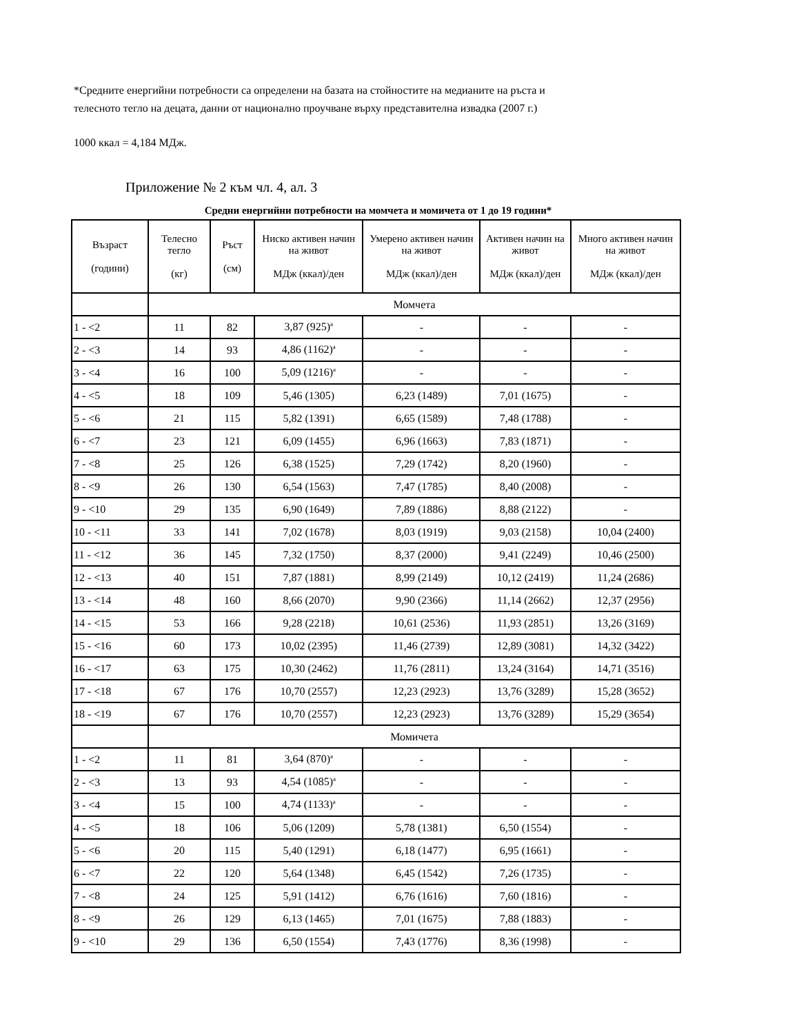*Средните енергийни потребности са определени на базата на стойностите на медианите на ръста и
телесното тегло на децата, данни от национално проучване върху представителна извадка (2007 г.)
1000 ккал = 4,184 МДж.
Приложение № 2 към чл. 4, ал. 3
Средни енергийни потребности на момчета и момичета от 1 до 19 години*
| Възраст (години) | Телесно тегло (кг) | Ръст (см) | Ниско активен начин на живот МДж (ккал)/ден | Умерено активен начин на живот МДж (ккал)/ден | Активен начин на живот МДж (ккал)/ден | Много активен начин на живот МДж (ккал)/ден |
| --- | --- | --- | --- | --- | --- | --- |
| | Момчета | | | | | |
| 1 - <2 | 11 | 82 | 3,87 (925)<sup>a</sup> | - | - | - |
| 2 - <3 | 14 | 93 | 4,86 (1162)<sup>a</sup> | - | - | - |
| 3 - <4 | 16 | 100 | 5,09 (1216)<sup>a</sup> | - | - | - |
| 4 - <5 | 18 | 109 | 5,46 (1305) | 6,23 (1489) | 7,01 (1675) | - |
| 5 - <6 | 21 | 115 | 5,82 (1391) | 6,65 (1589) | 7,48 (1788) | - |
| 6 - <7 | 23 | 121 | 6,09 (1455) | 6,96 (1663) | 7,83 (1871) | - |
| 7 - <8 | 25 | 126 | 6,38 (1525) | 7,29 (1742) | 8,20 (1960) | - |
| 8 - <9 | 26 | 130 | 6,54 (1563) | 7,47 (1785) | 8,40 (2008) | - |
| 9 - <10 | 29 | 135 | 6,90 (1649) | 7,89 (1886) | 8,88 (2122) | - |
| 10 - <11 | 33 | 141 | 7,02 (1678) | 8,03 (1919) | 9,03 (2158) | 10,04 (2400) |
| 11 - <12 | 36 | 145 | 7,32 (1750) | 8,37 (2000) | 9,41 (2249) | 10,46 (2500) |
| 12 - <13 | 40 | 151 | 7,87 (1881) | 8,99 (2149) | 10,12 (2419) | 11,24 (2686) |
| 13 - <14 | 48 | 160 | 8,66 (2070) | 9,90 (2366) | 11,14 (2662) | 12,37 (2956) |
| 14 - <15 | 53 | 166 | 9,28 (2218) | 10,61 (2536) | 11,93 (2851) | 13,26 (3169) |
| 15 - <16 | 60 | 173 | 10,02 (2395) | 11,46 (2739) | 12,89 (3081) | 14,32 (3422) |
| 16 - <17 | 63 | 175 | 10,30 (2462) | 11,76 (2811) | 13,24 (3164) | 14,71 (3516) |
| 17 - <18 | 67 | 176 | 10,70 (2557) | 12,23 (2923) | 13,76 (3289) | 15,28 (3652) |
| 18 - <19 | 67 | 176 | 10,70 (2557) | 12,23 (2923) | 13,76 (3289) | 15,29 (3654) |
| | Момичета | | | | | |
| 1 - <2 | 11 | 81 | 3,64 (870)<sup>a</sup> | - | - | - |
| 2 - <3 | 13 | 93 | 4,54 (1085)<sup>a</sup> | - | - | - |
| 3 - <4 | 15 | 100 | 4,74 (1133)<sup>a</sup> | - | - | - |
| 4 - <5 | 18 | 106 | 5,06 (1209) | 5,78 (1381) | 6,50 (1554) | - |
| 5 - <6 | 20 | 115 | 5,40 (1291) | 6,18 (1477) | 6,95 (1661) | - |
| 6 - <7 | 22 | 120 | 5,64 (1348) | 6,45 (1542) | 7,26 (1735) | - |
| 7 - <8 | 24 | 125 | 5,91 (1412) | 6,76 (1616) | 7,60 (1816) | - |
| 8 - <9 | 26 | 129 | 6,13 (1465) | 7,01 (1675) | 7,88 (1883) | - |
| 9 - <10 | 29 | 136 | 6,50 (1554) | 7,43 (1776) | 8,36 (1998) | - |